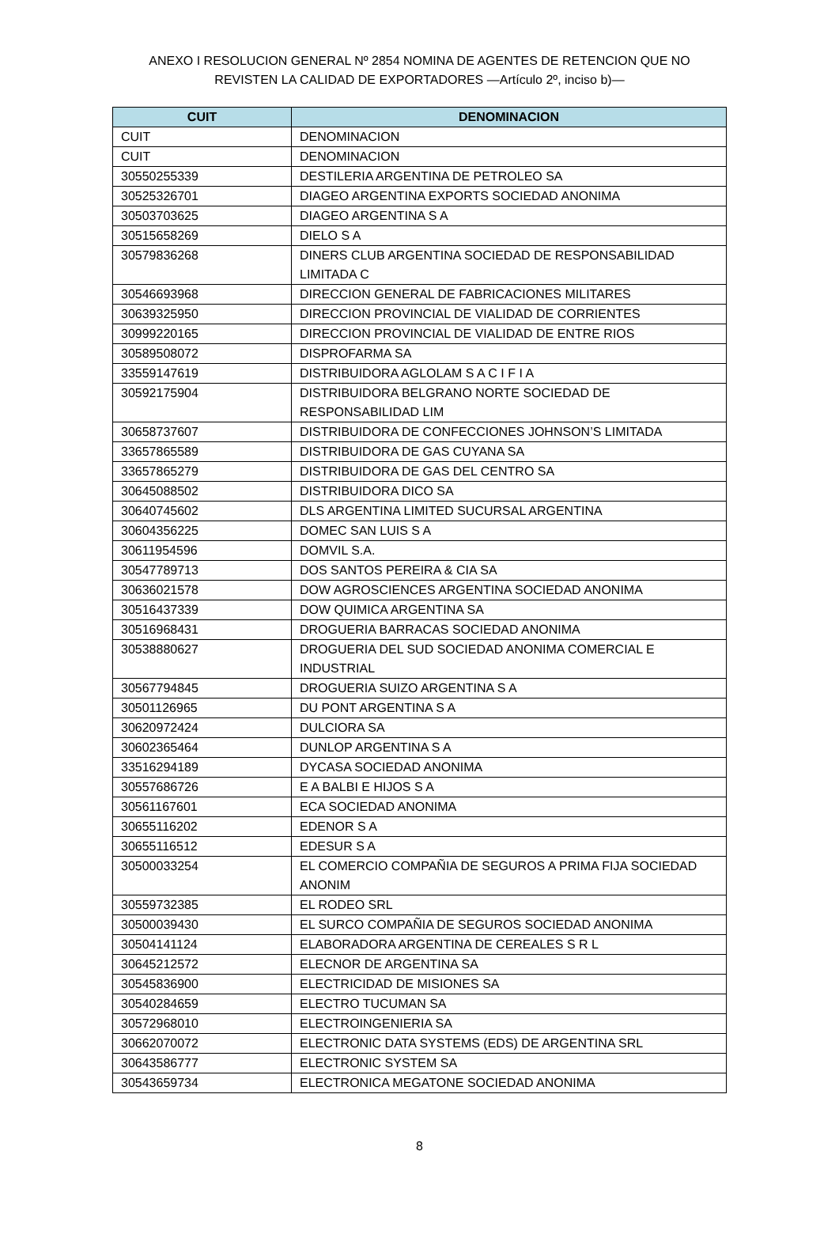ANEXO I RESOLUCION GENERAL Nº 2854 NOMINA DE AGENTES DE RETENCION QUE NO
REVISTEN LA CALIDAD DE EXPORTADORES —Artículo 2º, inciso b)—
| CUIT | DENOMINACION |
| --- | --- |
| CUIT | DENOMINACION |
| CUIT | DENOMINACION |
| 30550255339 | DESTILERIA ARGENTINA DE PETROLEO SA |
| 30525326701 | DIAGEO ARGENTINA EXPORTS SOCIEDAD ANONIMA |
| 30503703625 | DIAGEO ARGENTINA S A |
| 30515658269 | DIELO S A |
| 30579836268 | DINERS CLUB ARGENTINA SOCIEDAD DE RESPONSABILIDAD LIMITADA C |
| 30546693968 | DIRECCION GENERAL DE FABRICACIONES MILITARES |
| 30639325950 | DIRECCION PROVINCIAL DE VIALIDAD DE CORRIENTES |
| 30999220165 | DIRECCION PROVINCIAL DE VIALIDAD DE ENTRE RIOS |
| 30589508072 | DISPROFARMA SA |
| 33559147619 | DISTRIBUIDORA AGLOLAM S A C I F I A |
| 30592175904 | DISTRIBUIDORA BELGRANO NORTE SOCIEDAD DE RESPONSABILIDAD LIM |
| 30658737607 | DISTRIBUIDORA DE CONFECCIONES JOHNSON’S LIMITADA |
| 33657865589 | DISTRIBUIDORA DE GAS CUYANA SA |
| 33657865279 | DISTRIBUIDORA DE GAS DEL CENTRO SA |
| 30645088502 | DISTRIBUIDORA DICO SA |
| 30640745602 | DLS ARGENTINA LIMITED SUCURSAL ARGENTINA |
| 30604356225 | DOMEC SAN LUIS S A |
| 30611954596 | DOMVIL S.A. |
| 30547789713 | DOS SANTOS PEREIRA & CIA SA |
| 30636021578 | DOW AGROSCIENCES ARGENTINA SOCIEDAD ANONIMA |
| 30516437339 | DOW QUIMICA ARGENTINA SA |
| 30516968431 | DROGUERIA BARRACAS SOCIEDAD ANONIMA |
| 30538880627 | DROGUERIA DEL SUD SOCIEDAD ANONIMA COMERCIAL E INDUSTRIAL |
| 30567794845 | DROGUERIA SUIZO ARGENTINA S A |
| 30501126965 | DU PONT ARGENTINA S A |
| 30620972424 | DULCIORA SA |
| 30602365464 | DUNLOP ARGENTINA S A |
| 33516294189 | DYCASA SOCIEDAD ANONIMA |
| 30557686726 | E A BALBI E HIJOS S A |
| 30561167601 | ECA SOCIEDAD ANONIMA |
| 30655116202 | EDENOR S A |
| 30655116512 | EDESUR S A |
| 30500033254 | EL COMERCIO COMPAÑIA DE SEGUROS A PRIMA FIJA SOCIEDAD ANONIM |
| 30559732385 | EL RODEO SRL |
| 30500039430 | EL SURCO COMPAÑIA DE SEGUROS SOCIEDAD ANONIMA |
| 30504141124 | ELABORADORA ARGENTINA DE CEREALES S R L |
| 30645212572 | ELECNOR DE ARGENTINA SA |
| 30545836900 | ELECTRICIDAD DE MISIONES SA |
| 30540284659 | ELECTRO TUCUMAN SA |
| 30572968010 | ELECTROINGENIERIA SA |
| 30662070072 | ELECTRONIC DATA SYSTEMS (EDS) DE ARGENTINA SRL |
| 30643586777 | ELECTRONIC SYSTEM SA |
| 30543659734 | ELECTRONICA MEGATONE SOCIEDAD ANONIMA |
8